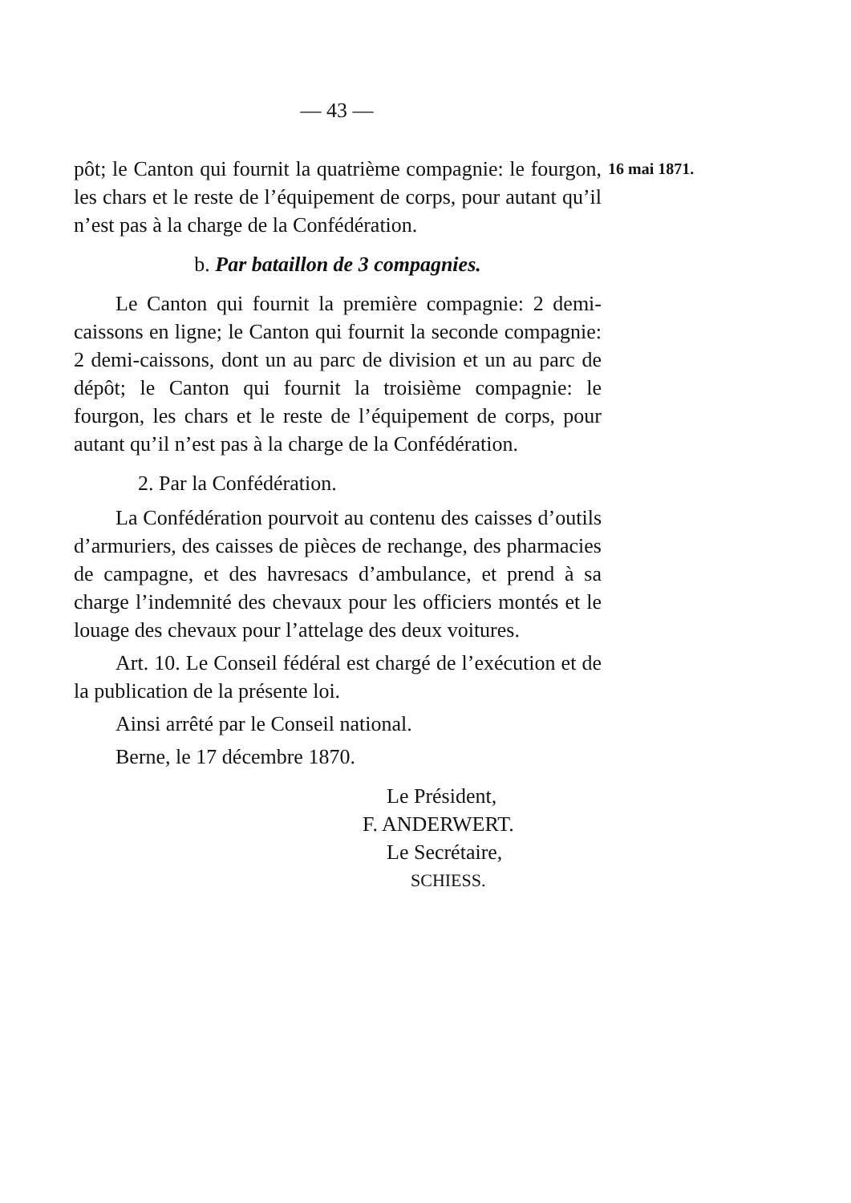— 43 —
pôt; le Canton qui fournit la quatrième compagnie: le fourgon, les chars et le reste de l’équipement de corps, pour autant qu’il n’est pas à la charge de la Confédération.
b. Par bataillon de 3 compagnies.
Le Canton qui fournit la première compagnie: 2 demi-caissons en ligne; le Canton qui fournit la seconde compagnie: 2 demi-caissons, dont un au parc de division et un au parc de dépôt; le Canton qui fournit la troisième compagnie: le fourgon, les chars et le reste de l’équipement de corps, pour autant qu’il n’est pas à la charge de la Confédération.
2. Par la Confédération.
La Confédération pourvoit au contenu des caisses d’outils d’armuriers, des caisses de pièces de rechange, des pharmacies de campagne, et des havresacs d’ambulance, et prend à sa charge l’indemnité des chevaux pour les officiers montés et le louage des chevaux pour l’attelage des deux voitures.
Art. 10. Le Conseil fédéral est chargé de l’exécution et de la publication de la présente loi.
Ainsi arrêté par le Conseil national.
Berne, le 17 décembre 1870.
Le Président,
F. ANDERWERT.
Le Secrétaire,
SCHIESS.
16 mai 1871.